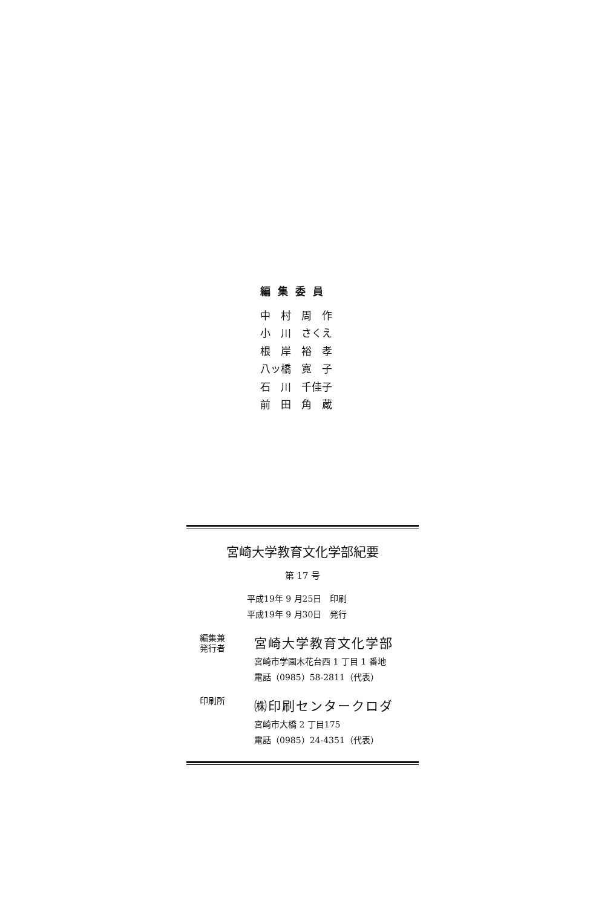編集委員
中　村　周　作
小　川　さくえ
根　岸　裕　孝
八ッ橋　寛　子
石　川　千佳子
前　田　角　蔵
宮崎大学教育文化学部紀要
第 17 号
平成19年 9 月25日　印刷
平成19年 9 月30日　発行
編集兼
発行者
宮崎大学教育文化学部
宮崎市学園木花台西 1 丁目 1 番地
電話（0985）58-2811（代表）
印刷所
㈱印刷センタークロダ
宮崎市大橋 2 丁目175
電話（0985）24-4351（代表）